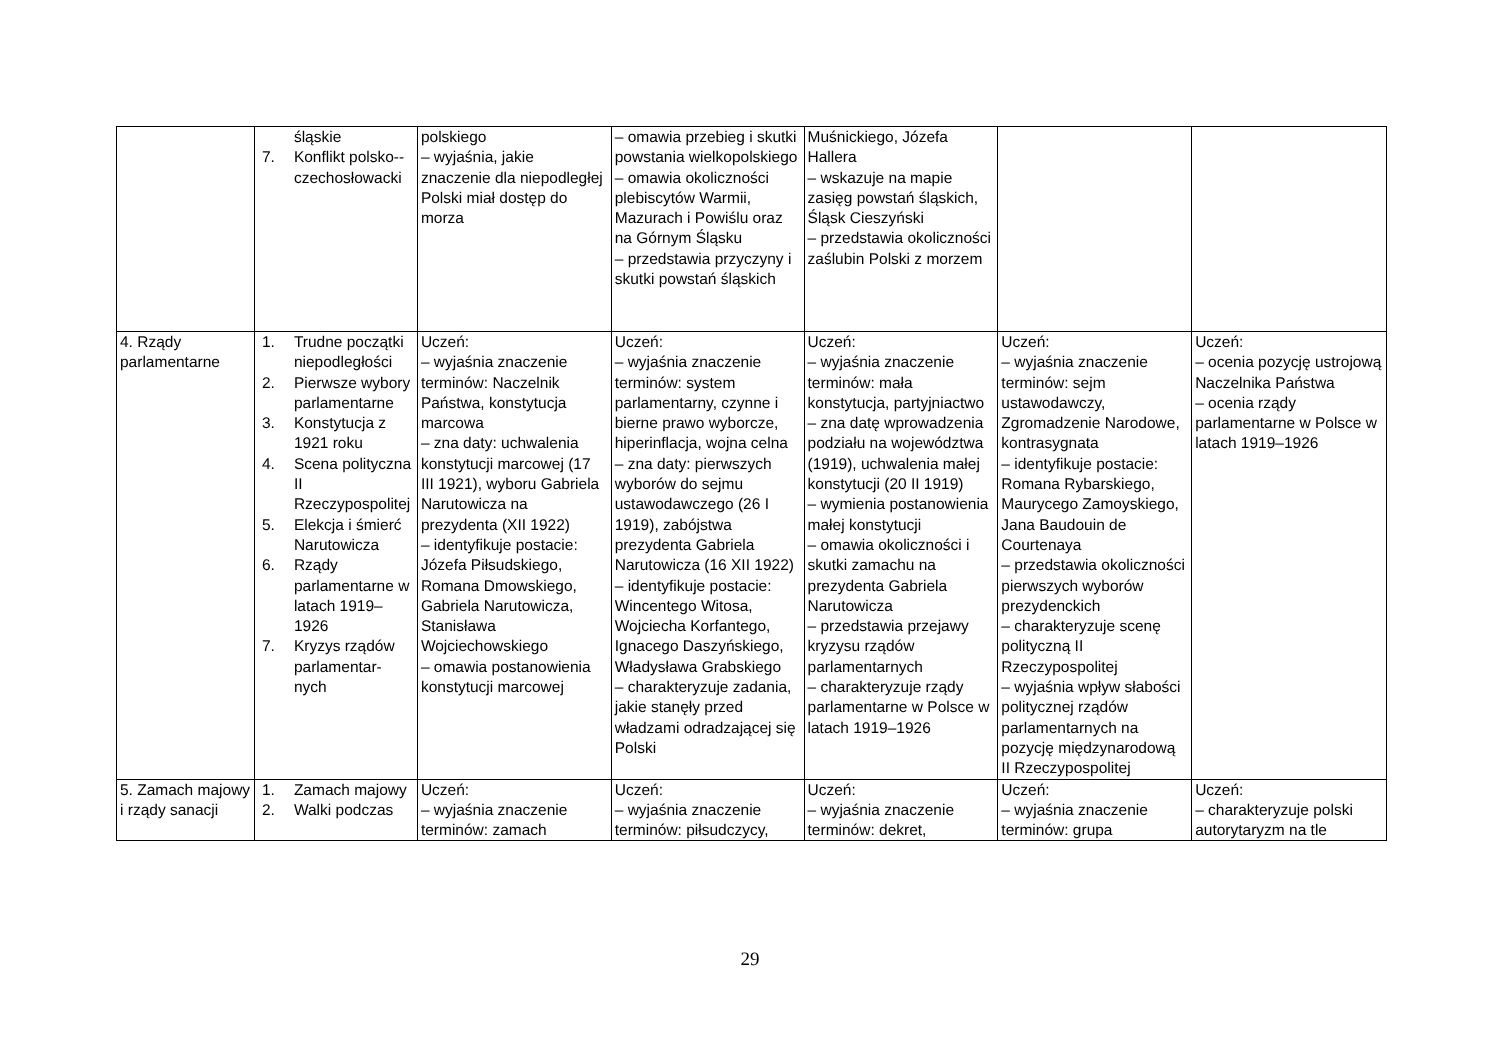| | śląskie 7. Konflikt polsko--czechosłowacki | polskiego – wyjaśnia, jakie znaczenie dla niepodległej Polski miał dostęp do morza | – omawia przebieg i skutki powstania wielkopolskiego – omawia okoliczności plebiscytów Warmii, Mazurach i Powiślu oraz na Górnym Śląsku – przedstawia przyczyny i skutki powstań śląskich | Muśnickiego, Józefa Hallera – wskazuje na mapie zasięg powstań śląskich, Śląsk Cieszyński – przedstawia okoliczności zaślubin Polski z morzem | | |
| 4. Rządy parlamentarne | 1. Trudne początki niepodległości 2. Pierwsze wybory parlamentarne 3. Konstytucja z 1921 roku 4. Scena polityczna II Rzeczypospolitej 5. Elekcja i śmierć Narutowicza 6. Rządy parlamentarne w latach 1919–1926 7. Kryzys rządów parlamentar-nych | Uczeń: – wyjaśnia znaczenie terminów: Naczelnik Państwa, konstytucja marcowa – zna daty: uchwalenia konstytucji marcowej (17 III 1921), wyboru Gabriela Narutowicza na prezydenta (XII 1922) – identyfikuje postacie: Józefa Piłsudskiego, Romana Dmowskiego, Gabriela Narutowicza, Stanisława Wojciechowskiego – omawia postanowienia konstytucji marcowej | Uczeń: – wyjaśnia znaczenie terminów: system parlamentarny, czynne i bierne prawo wyborcze, hiperinflacja, wojna celna – zna daty: pierwszych wyborów do sejmu ustawodawczego (26 I 1919), zabójstwa prezydenta Gabriela Narutowicza (16 XII 1922) – identyfikuje postacie: Wincentego Witosa, Wojciecha Korfantego, Ignacego Daszyńskiego, Władysława Grabskiego – charakteryzuje zadania, jakie stanęły przed władzami odradzającej się Polski | Uczeń: – wyjaśnia znaczenie terminów: mała konstytucja, partyjniactwo – zna datę wprowadzenia podziału na województwa (1919), uchwalenia małej konstytucji (20 II 1919) – wymienia postanowienia małej konstytucji – omawia okoliczności i skutki zamachu na prezydenta Gabriela Narutowicza – przedstawia przejawy kryzysu rządów parlamentarnych – charakteryzuje rządy parlamentarne w Polsce w latach 1919–1926 | Uczeń: – wyjaśnia znaczenie terminów: sejm ustawodawczy, Zgromadzenie Narodowe, kontrasygnata – identyfikuje postacie: Romana Rybarskiego, Maurycego Zamoyskiego, Jana Baudouin de Courtenaya – przedstawia okoliczności pierwszych wyborów prezydenckich – charakteryzuje scenę polityczną II Rzeczypospolitej – wyjaśnia wpływ słabości politycznej rządów parlamentarnych na pozycję międzynarodową II Rzeczypospolitej | Uczeń: – ocenia pozycję ustrojową Naczelnika Państwa – ocenia rządy parlamentarne w Polsce w latach 1919–1926 |
| 5. Zamach majowy i rządy sanacji | 1. Zamach majowy 2. Walki podczas | Uczeń: – wyjaśnia znaczenie terminów: zamach | Uczeń: – wyjaśnia znaczenie terminów: piłsudczycy, | Uczeń: – wyjaśnia znaczenie terminów: dekret, | Uczeń: – wyjaśnia znaczenie terminów: grupa | Uczeń: – charakteryzuje polski autorytaryzm na tle |
29